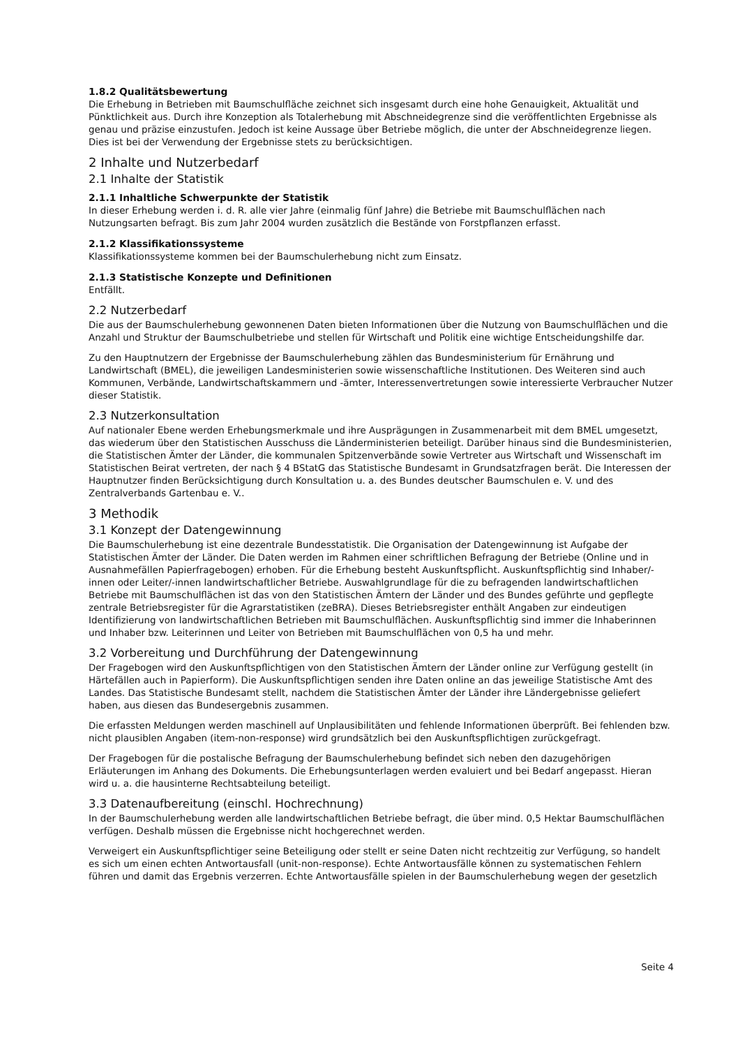1.8.2 Qualitätsbewertung
Die Erhebung in Betrieben mit Baumschulfläche zeichnet sich insgesamt durch eine hohe Genauigkeit, Aktualität und Pünktlichkeit aus. Durch ihre Konzeption als Totalerhebung mit Abschneidegrenze sind die veröffentlichten Ergebnisse als genau und präzise einzustufen. Jedoch ist keine Aussage über Betriebe möglich, die unter der Abschneidegrenze liegen. Dies ist bei der Verwendung der Ergebnisse stets zu berücksichtigen.
2 Inhalte und Nutzerbedarf
2.1 Inhalte der Statistik
2.1.1 Inhaltliche Schwerpunkte der Statistik
In dieser Erhebung werden i. d. R. alle vier Jahre (einmalig fünf Jahre) die Betriebe mit Baumschulflächen nach Nutzungsarten befragt. Bis zum Jahr 2004 wurden zusätzlich die Bestände von Forstpflanzen erfasst.
2.1.2 Klassifikationssysteme
Klassifikationssysteme kommen bei der Baumschulerhebung nicht zum Einsatz.
2.1.3 Statistische Konzepte und Definitionen
Entfällt.
2.2 Nutzerbedarf
Die aus der Baumschulerhebung gewonnenen Daten bieten Informationen über die Nutzung von Baumschulflächen und die Anzahl und Struktur der Baumschulbetriebe und stellen für Wirtschaft und Politik eine wichtige Entscheidungshilfe dar.
Zu den Hauptnutzern der Ergebnisse der Baumschulerhebung zählen das Bundesministerium für Ernährung und Landwirtschaft (BMEL), die jeweiligen Landesministerien sowie wissenschaftliche Institutionen. Des Weiteren sind auch Kommunen, Verbände, Landwirtschaftskammern und -ämter, Interessenvertretungen sowie interessierte Verbraucher Nutzer dieser Statistik.
2.3 Nutzerkonsultation
Auf nationaler Ebene werden Erhebungsmerkmale und ihre Ausprägungen in Zusammenarbeit mit dem BMEL umgesetzt, das wiederum über den Statistischen Ausschuss die Länderministerien beteiligt. Darüber hinaus sind die Bundesministerien, die Statistischen Ämter der Länder, die kommunalen Spitzenverbände sowie Vertreter aus Wirtschaft und Wissenschaft im Statistischen Beirat vertreten, der nach § 4 BStatG das Statistische Bundesamt in Grundsatzfragen berät. Die Interessen der Hauptnutzer finden Berücksichtigung durch Konsultation u. a. des Bundes deutscher Baumschulen e. V. und des Zentralverbands Gartenbau e. V..
3 Methodik
3.1 Konzept der Datengewinnung
Die Baumschulerhebung ist eine dezentrale Bundesstatistik. Die Organisation der Datengewinnung ist Aufgabe der Statistischen Ämter der Länder. Die Daten werden im Rahmen einer schriftlichen Befragung der Betriebe (Online und in Ausnahmefällen Papierfragebogen) erhoben. Für die Erhebung besteht Auskunftspflicht. Auskunftspflichtig sind Inhaber/-innen oder Leiter/-innen landwirtschaftlicher Betriebe. Auswahlgrundlage für die zu befragenden landwirtschaftlichen Betriebe mit Baumschulflächen ist das von den Statistischen Ämtern der Länder und des Bundes geführte und gepflegte zentrale Betriebsregister für die Agrarstatistiken (zeBRA). Dieses Betriebsregister enthält Angaben zur eindeutigen Identifizierung von landwirtschaftlichen Betrieben mit Baumschulflächen. Auskunftspflichtig sind immer die Inhaberinnen und Inhaber bzw. Leiterinnen und Leiter von Betrieben mit Baumschulflächen von 0,5 ha und mehr.
3.2 Vorbereitung und Durchführung der Datengewinnung
Der Fragebogen wird den Auskunftspflichtigen von den Statistischen Ämtern der Länder online zur Verfügung gestellt (in Härtefällen auch in Papierform). Die Auskunftspflichtigen senden ihre Daten online an das jeweilige Statistische Amt des Landes. Das Statistische Bundesamt stellt, nachdem die Statistischen Ämter der Länder ihre Ländergebnisse geliefert haben, aus diesen das Bundesergebnis zusammen.
Die erfassten Meldungen werden maschinell auf Unplausibilitäten und fehlende Informationen überprüft. Bei fehlenden bzw. nicht plausiblen Angaben (item-non-response) wird grundsätzlich bei den Auskunftspflichtigen zurückgefragt.
Der Fragebogen für die postalische Befragung der Baumschulerhebung befindet sich neben den dazugehörigen Erläuterungen im Anhang des Dokuments. Die Erhebungsunterlagen werden evaluiert und bei Bedarf angepasst. Hieran wird u. a. die hausinterne Rechtsabteilung beteiligt.
3.3 Datenaufbereitung (einschl. Hochrechnung)
In der Baumschulerhebung werden alle landwirtschaftlichen Betriebe befragt, die über mind. 0,5 Hektar Baumschulflächen verfügen. Deshalb müssen die Ergebnisse nicht hochgerechnet werden.
Verweigert ein Auskunftspflichtiger seine Beteiligung oder stellt er seine Daten nicht rechtzeitig zur Verfügung, so handelt es sich um einen echten Antwortausfall (unit-non-response). Echte Antwortausfälle können zu systematischen Fehlern führen und damit das Ergebnis verzerren. Echte Antwortausfälle spielen in der Baumschulerhebung wegen der gesetzlich
Seite 4